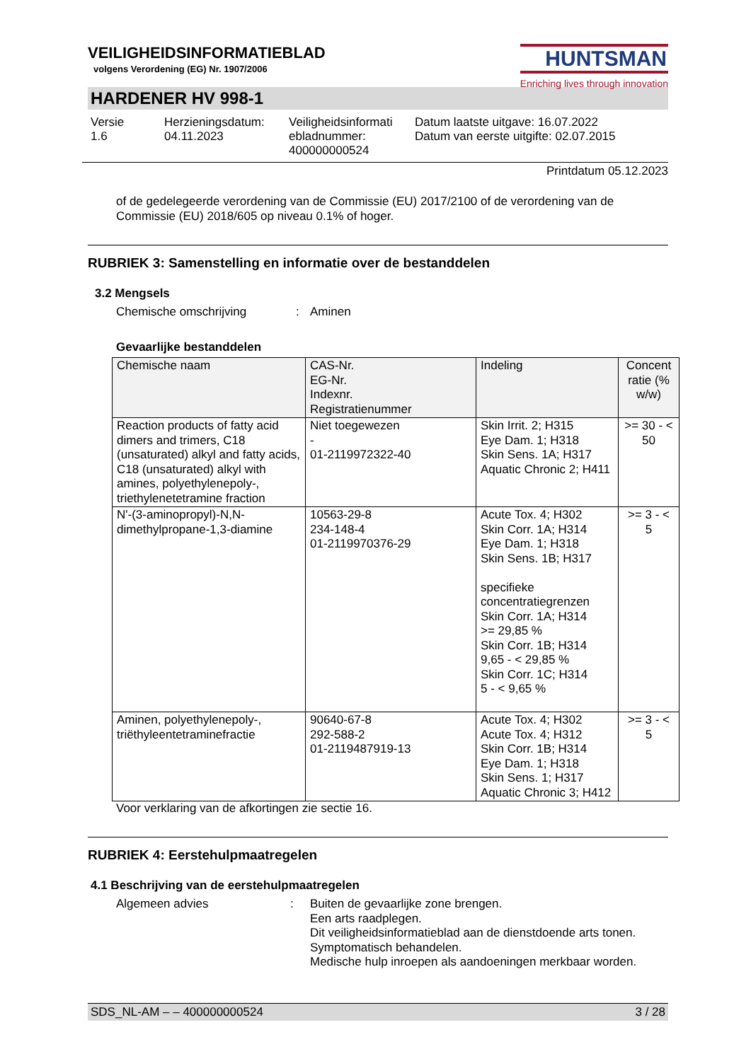VEILIGHEIDSINFORMATIEBLAD
volgens Verordening (EG) Nr. 1907/2006
HUNTSMAN
Enriching lives through innovation
HARDENER HV 998-1
Versie
1.6
Herzieningsdatum:
04.11.2023
Veiligheidsinformati
ebladnummer:
400000000524
Datum laatste uitgave: 16.07.2022
Datum van eerste uitgifte: 02.07.2015
Printdatum 05.12.2023
of de gedelegeerde verordening van de Commissie (EU) 2017/2100 of de verordening van de Commissie (EU) 2018/605 op niveau 0.1% of hoger.
RUBRIEK 3: Samenstelling en informatie over de bestanddelen
3.2 Mengsels
Chemische omschrijving: Aminen
Gevaarlijke bestanddelen
| Chemische naam | CAS-Nr. EG-Nr. Indexnr. Registratienummer | Indeling | Concent ratie (% w/w) |
| --- | --- | --- | --- |
| Reaction products of fatty acid dimers and trimers, C18 (unsaturated) alkyl and fatty acids, C18 (unsaturated) alkyl with amines, polyethylenepoly-, triethylenetetramine fraction | Niet toegewezen - 01-2119972322-40 | Skin Irrit. 2; H315 Eye Dam. 1; H318 Skin Sens. 1A; H317 Aquatic Chronic 2; H411 | >= 30 - < 50 |
| N'-(3-aminopropyl)-N,N-dimethylpropane-1,3-diamine | 10563-29-8 234-148-4 01-2119970376-29 | Acute Tox. 4; H302 Skin Corr. 1A; H314 Eye Dam. 1; H318 Skin Sens. 1B; H317 specifieke concentratiegrenzen Skin Corr. 1A; H314 >= 29,85 % Skin Corr. 1B; H314 9,65 - < 29,85 % Skin Corr. 1C; H314 5 - < 9,65 % | >= 3 - < 5 |
| Aminen, polyethylenepoly-, triëthyleentetraminefractie | 90640-67-8 292-588-2 01-2119487919-13 | Acute Tox. 4; H302 Acute Tox. 4; H312 Skin Corr. 1B; H314 Eye Dam. 1; H318 Skin Sens. 1; H317 Aquatic Chronic 3; H412 | >= 3 - < 5 |
Voor verklaring van de afkortingen zie sectie 16.
RUBRIEK 4: Eerstehulpmaatregelen
4.1 Beschrijving van de eerstehulpmaatregelen
Algemeen advies: Buiten de gevaarlijke zone brengen.
Een arts raadplegen.
Dit veiligheidsinformatieblad aan de dienstdoende arts tonen.
Symptomatisch behandelen.
Medische hulp inroepen als aandoeningen merkbaar worden.
SDS_NL-AM – – 400000000524 3 / 28